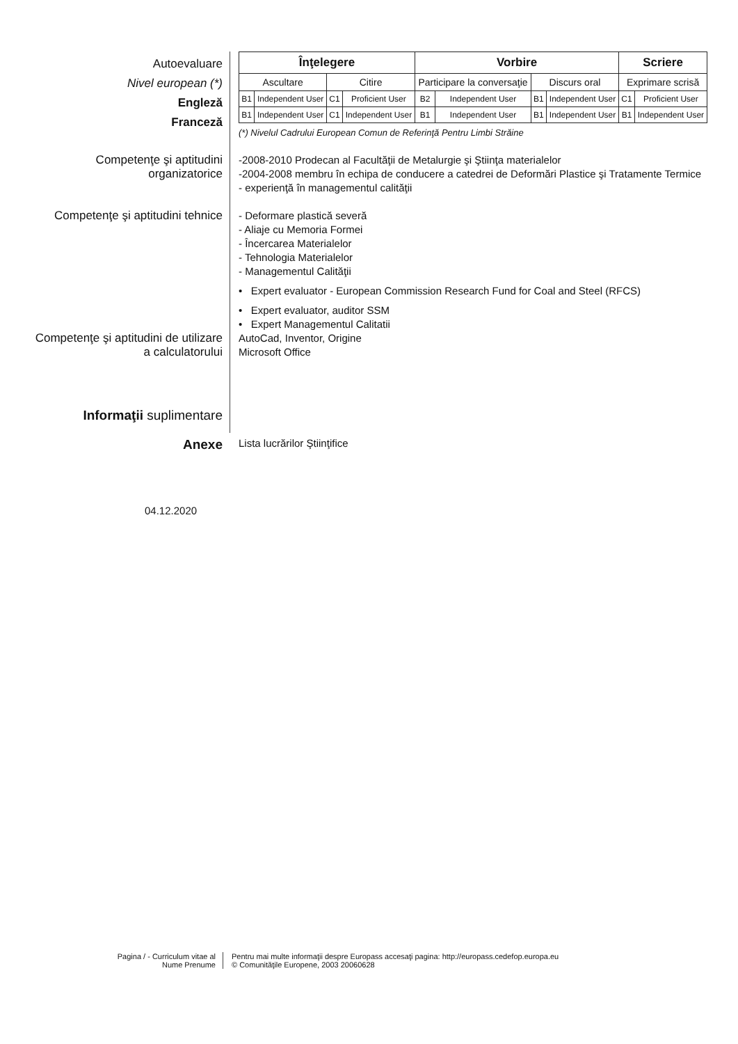Autoevaluare
Nivel european (*)
Engleză
Franceză
| Înţelegere | | | | Vorbire | | | | Scriere | |
| --- | --- | --- | --- | --- | --- | --- | --- | --- | --- |
| Ascultare | | Citire | | Participare la conversaţie | | Discurs oral | | Exprimare scrisă | |
| B1 | Independent User | C1 | Proficient User | B2 | Independent User | B1 | Independent User | C1 | Proficient User |
| B1 | Independent User | C1 | Independent User | B1 | Independent User | B1 | Independent User | B1 | Independent User |
(*) Nivelul Cadrului European Comun de Referinţă Pentru Limbi Străine
Competenţe şi aptitudini
organizatorice
-2008-2010 Prodecan al Facultăţii de Metalurgie şi Ştiinţa materialelor
-2004-2008 membru în echipa de conducere a catedrei de Deformări Plastice şi Tratamente Termice
- experienţă în managementul calităţii
Competenţe şi aptitudini tehnice
- Deformare plastică severă
- Aliaje cu Memoria Formei
- Încercarea Materialelor
- Tehnologia Materialelor
- Managementul Calităţii
• Expert evaluator - European Commission Research Fund for Coal and Steel (RFCS)
• Expert evaluator, auditor SSM
• Expert Managementul Calitatii
Competenţe şi aptitudini de utilizare
a calculatorului
AutoCad, Inventor, Origine
Microsoft Office
Informaţii suplimentare
Anexe
Lista lucrărilor Ştiinţifice
04.12.2020
Pagina / - Curriculum vitae al
Nume Prenume
Pentru mai multe informaţii despre Europass accesaţi pagina: http://europass.cedefop.europa.eu
© Comunităţile Europene, 2003 20060628